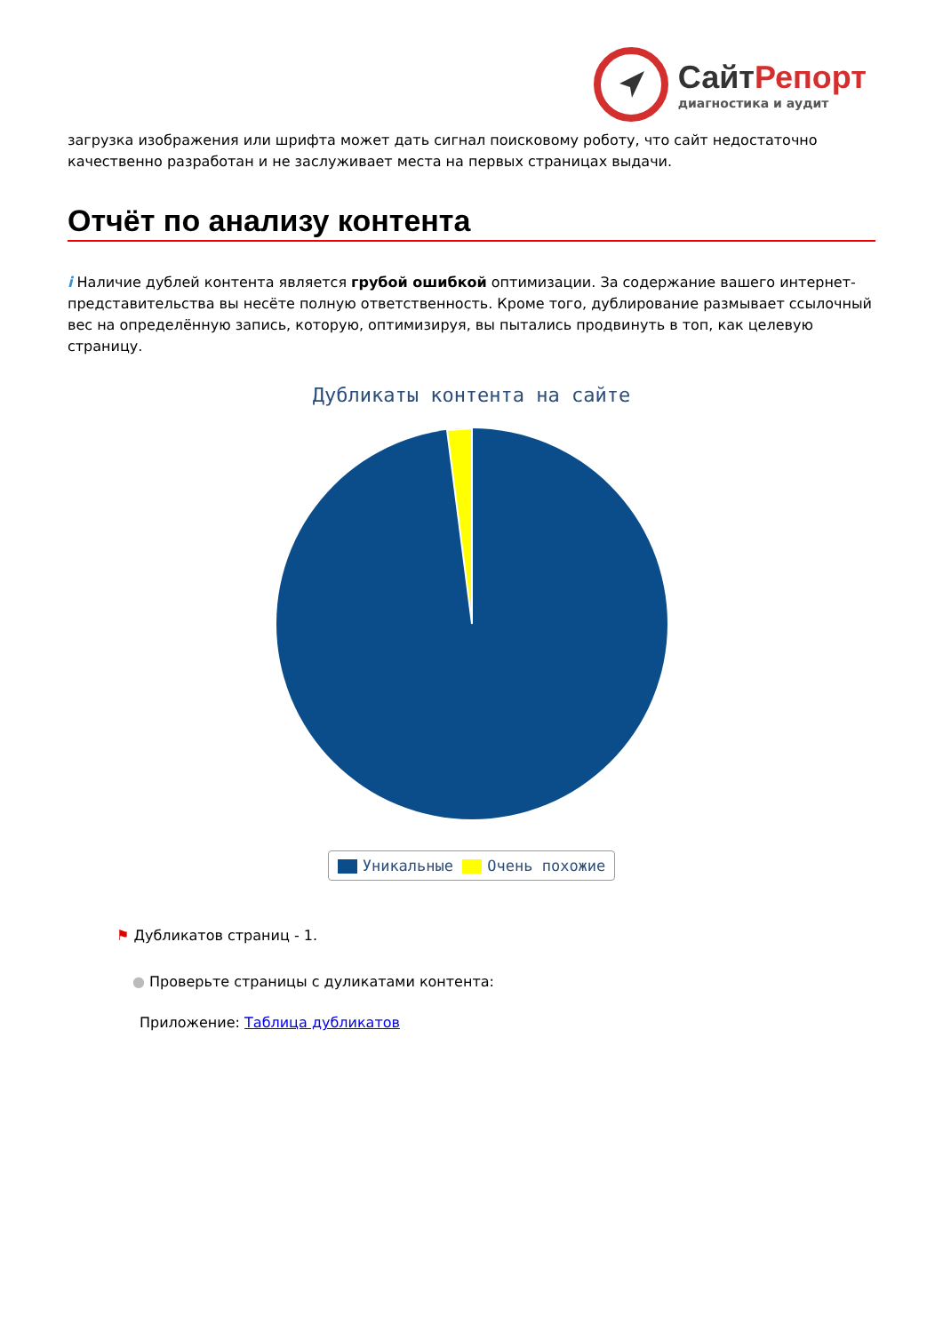СайтРепорт
диагностика и аудит
загрузка изображения или шрифта может дать сигнал поисковому роботу, что сайт недостаточно качественно разработан и не заслуживает места на первых страницах выдачи.
Отчёт по анализу контента
i Наличие дублей контента является грубой ошибкой оптимизации. За содержание вашего интернет-представительства вы несёте полную ответственность. Кроме того, дублирование размывает ссылочный вес на определённую запись, которую, оптимизируя, вы пытались продвинуть в топ, как целевую страницу.
Дубликаты контента на сайте
Уникальные Очень похожие
⚑ Дубликатов страниц - 1.
● Проверьте страницы с дуликатами контента:
Приложение: Таблица дубликатов